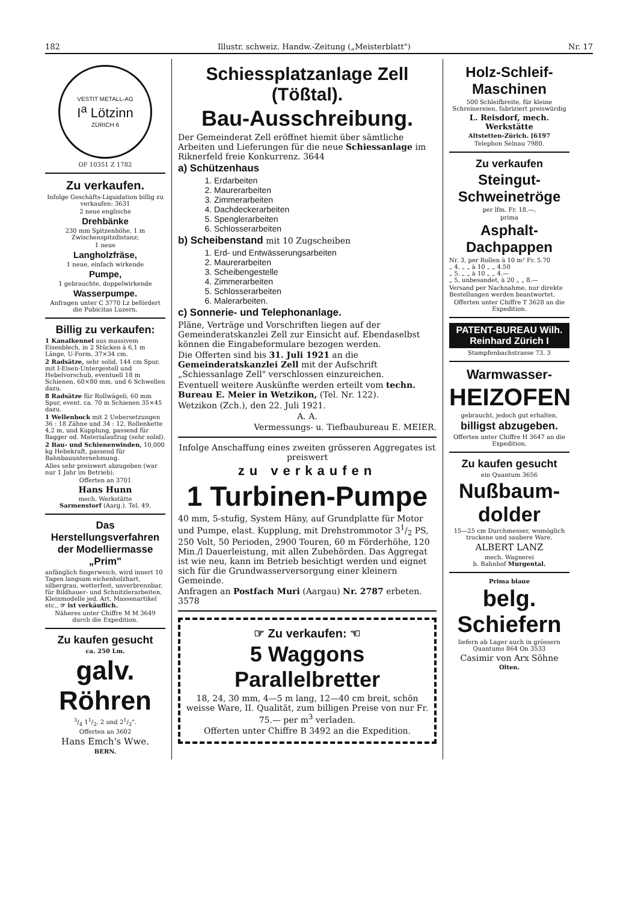182 Illustr. schweiz. Handw.-Zeitung („Meisterblatt") Nr. 17
VESTIT METALL-AG
I<sup>a</sup> Lötzinn
ZÜRICH 6
OF 10351 Z 1782
Zu verkaufen.
Infolge Geschäfts-Liquidation billig zu verkaufen: 3631
2 neue englische
Drehbänke
230 mm Spitzenhöhe, 1 m Zwischenspitzdistanz;
1 neue
Langholzfräse,
1 neue, einfach wirkende
Pumpe,
1 gebrauchte, doppelwirkende
Wasserpumpe.
Anfragen unter C 3770 Lz befördert die Pubicitas Luzern.
Billig zu verkaufen:
1 Kanalkennel aus massivem Eisenblech, in 2 Stücken à 6,1 m Länge, U-Form, 37×34 cm.
2 Radsätze, sehr solid, 144 cm Spur, mit I-Eisen-Untergestell und Hebelvorschub, eventuell 18 m Schienen, 60×80 mm, und 6 Schwellen dazu.
8 Radsätze für Rollwägeli, 60 mm Spur, event. ca. 70 m Schienen 35×45 dazu.
1 Wellenbock mit 2 Uebersetzungen 36 : 18 Zähne und 34 : 12, Rollenkette 4,2 m, und Kupplung, passend für Bagger od. Materialaufzug (sehr solid).
2 Bau- und Schienenwinden, 10,000 kg Hebekraft, passend für Bahnbauunternehmung.
Alles sehr preiswert abzugeben (war nur 1 Jahr im Betrieb).
Offerten an 3701
Hans Hunn
mech. Werkstätte
Sarmenstorf (Aarg.). Tel. 49.
Das Herstellungsverfahren der Modelliermasse „Prim"
anfänglich fingerweich, wird innert 10 Tagen langsam eichenholzhart, silbergrau, wetterfest, unverbrennbar, für Bildhauer- und Schnitzlerarbeiten, Kleinmodelle jed. Art, Massenartikel etc., ☞ ist verkäuflich.
Näheres unter Chiffre M M 3649 durch die Expedition.
Zu kaufen gesucht
ca. 250 Lm.
galv. Röhren
3/4 11/2, 2 und 21/2".
Offerten an 3602
Hans Emch's Wwe.
BERN.
Schiessplatzanlage Zell (Tößtal).
Bau-Ausschreibung.
Der Gemeinderat Zell eröffnet hiemit über sämtliche Arbeiten und Lieferungen für die neue Schiessanlage im Riknerfeld freie Konkurrenz. 3644
a) Schützenhaus
1. Erdarbeiten
2. Maurerarbeiten
3. Zimmerarbeiten
4. Dachdeckerarbeiten
5. Spenglerarbeiten
6. Schlosserarbeiten
b) Scheibenstand mit 10 Zugscheiben
1. Erd- und Entwässerungsarbeiten
2. Maurerarbeiten
3. Scheibengestelle
4. Zimmerarbeiten
5. Schlosserarbeiten
6. Malerarbeiten.
c) Sonnerie- und Telephonanlage.
Pläne, Verträge und Vorschriften liegen auf der Gemeinderatskanzlei Zell zur Einsicht auf. Ebendaselbst können die Eingabeformulare bezogen werden.
Die Offerten sind bis 31. Juli 1921 an die Gemeinderatskanzlei Zell mit der Aufschrift „Schiessanlage Zell" verschlossen einzureichen.
Eventuell weitere Auskünfte werden erteilt vom techn. Bureau E. Meier in Wetzikon, (Tel. Nr. 122).
Wetzikon (Zch.), den 22. Juli 1921.
A. A.
Vermessungs- u. Tiefbaubureau E. MEIER.
Infolge Anschaffung eines zweiten grösseren Aggregates ist preiswert
zu verkaufen
1 Turbinen-Pumpe
40 mm, 5-stufig, System Häny, auf Grundplatte für Motor und Pumpe, elast. Kupplung, mit Drehstrommotor 31/2 PS, 250 Volt, 50 Perioden, 2900 Touren, 60 m Förderhöhe, 120 Min./l Dauerleistung, mit allen Zubehörden. Das Aggregat ist wie neu, kann im Betrieb besichtigt werden und eignet sich für die Grundwasserversorgung einer kleinern Gemeinde.
Anfragen an Postfach Muri (Aargau) Nr. 2787 erbeten. 3578
☞ Zu verkaufen: ☜
5 Waggons Parallelbretter
18, 24, 30 mm, 4—5 m lang, 12—40 cm breit, schön weisse Ware, II. Qualität, zum billigen Preise von nur Fr. 75.— per m<sup>3</sup> verladen.
Offerten unter Chiffre B 3492 an die Expedition.
Holz-Schleif-Maschinen
500 Schleifbreite, für kleine Schreinereien, fabriziert preiswürdig
L. Reisdorf, mech. Werkstätte
Altstetten-Zürich. [6197
Telephon Selnau 7980.
Zu verkaufen
Steingut-Schweinetröge
per lfm. Fr. 18.—,
prima
Asphalt-Dachpappen
Nr. 3, per Rollen à 10 m² Fr. 5.70
„ 4, „ „ à 10 „ „ 4.50
„ 5, „ „ à 10 „ „ 4.—
„ 5, unbesandet, à 20 „ „ 8.—
Versand per Nachnahme, nur direkte Bestellungen werden beantwortet.
Offerten unter Chiffre T 3628 an die Expedition.
PATENT-BUREAU Wilh. Reinhard Zürich I
Stampfenbachstrasse 73. 3
Warmwasser-
HEIZOFEN
gebraucht, jedoch gut erhalten,
billigst abzugeben.
Offerten unter Chiffre H 3647 an die Expedition.
Zu kaufen gesucht
ein Quantum 3656
Nußbaum-dolder
15—25 cm Durchmesser, womöglich trockene und saubere Ware.
ALBERT LANZ
mech. Wagnerei
b. Bahnhof Murgental.
Prima blaue
belg. Schiefern
liefern ab Lager auch in grössern Quantums 864 On 3533
Casimir von Arx Söhne
Olten.